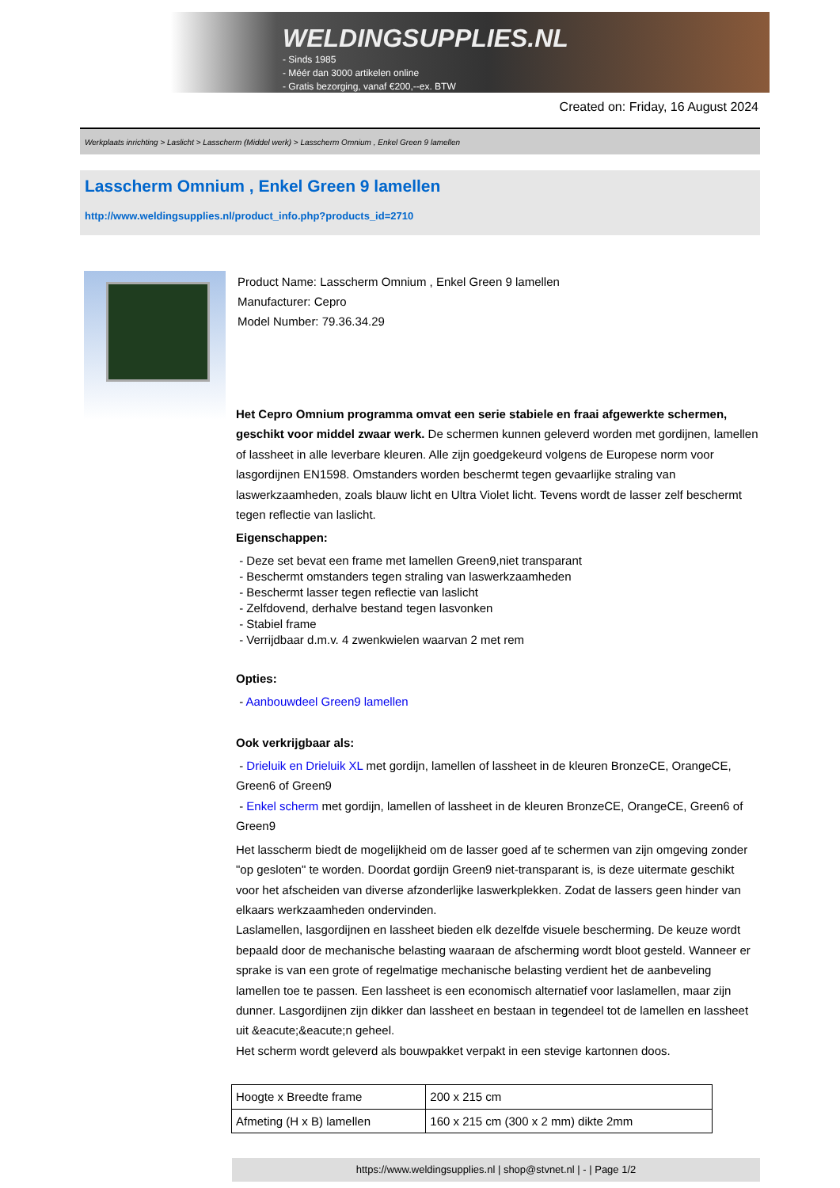WELDINGSUPPLIES.NL
- Sinds 1985
- Méér dan 3000 artikelen online
- Gratis bezorging, vanaf €200,--ex. BTW
Created on: Friday, 16 August 2024
Werkplaats inrichting > Laslicht > Lasscherm (Middel werk) > Lasscherm Omnium , Enkel Green 9 lamellen
Lasscherm Omnium , Enkel Green 9 lamellen
http://www.weldingsupplies.nl/product_info.php?products_id=2710
Product Name: Lasscherm Omnium , Enkel Green 9 lamellen
Manufacturer: Cepro
Model Number: 79.36.34.29
Het Cepro Omnium programma omvat een serie stabiele en fraai afgewerkte schermen, geschikt voor middel zwaar werk. De schermen kunnen geleverd worden met gordijnen, lamellen of lassheet in alle leverbare kleuren. Alle zijn goedgekeurd volgens de Europese norm voor lasgordijnen EN1598. Omstanders worden beschermt tegen gevaarlijke straling van laswerkzaamheden, zoals blauw licht en Ultra Violet licht. Tevens wordt de lasser zelf beschermt tegen reflectie van laslicht.
Eigenschappen:
- Deze set bevat een frame met lamellen Green9,niet transparant
- Beschermt omstanders tegen straling van laswerkzaamheden
- Beschermt lasser tegen reflectie van laslicht
- Zelfdovend, derhalve bestand tegen lasvonken
- Stabiel frame
- Verrijdbaar d.m.v. 4 zwenkwielen waarvan 2 met rem
Opties:
- Aanbouwdeel Green9 lamellen
Ook verkrijgbaar als:
- Drieluik en Drieluik XL met gordijn, lamellen of lassheet in de kleuren BronzeCE, OrangeCE, Green6 of Green9
- Enkel scherm met gordijn, lamellen of lassheet in de kleuren BronzeCE, OrangeCE, Green6 of Green9
Het lasscherm biedt de mogelijkheid om de lasser goed af te schermen van zijn omgeving zonder "op gesloten" te worden. Doordat gordijn Green9 niet-transparant is, is deze uitermate geschikt voor het afscheiden van diverse afzonderlijke laswerkplekken. Zodat de lassers geen hinder van elkaars werkzaamheden ondervinden.
Laslamellen, lasgordijnen en lassheet bieden elk dezelfde visuele bescherming. De keuze wordt bepaald door de mechanische belasting waaraan de afscherming wordt bloot gesteld. Wanneer er sprake is van een grote of regelmatige mechanische belasting verdient het de aanbeveling lamellen toe te passen. Een lassheet is een economisch alternatief voor laslamellen, maar zijn dunner. Lasgordijnen zijn dikker dan lassheet en bestaan in tegendeel tot de lamellen en lassheet uit &eacute;&eacute;n geheel.
Het scherm wordt geleverd als bouwpakket verpakt in een stevige kartonnen doos.
| Hoogte x Breedte frame | 200 x 215 cm |
| Afmeting (H x B) lamellen | 160 x 215 cm (300 x 2 mm) dikte 2mm |
https://www.weldingsupplies.nl | shop@stvnet.nl | - | Page 1/2